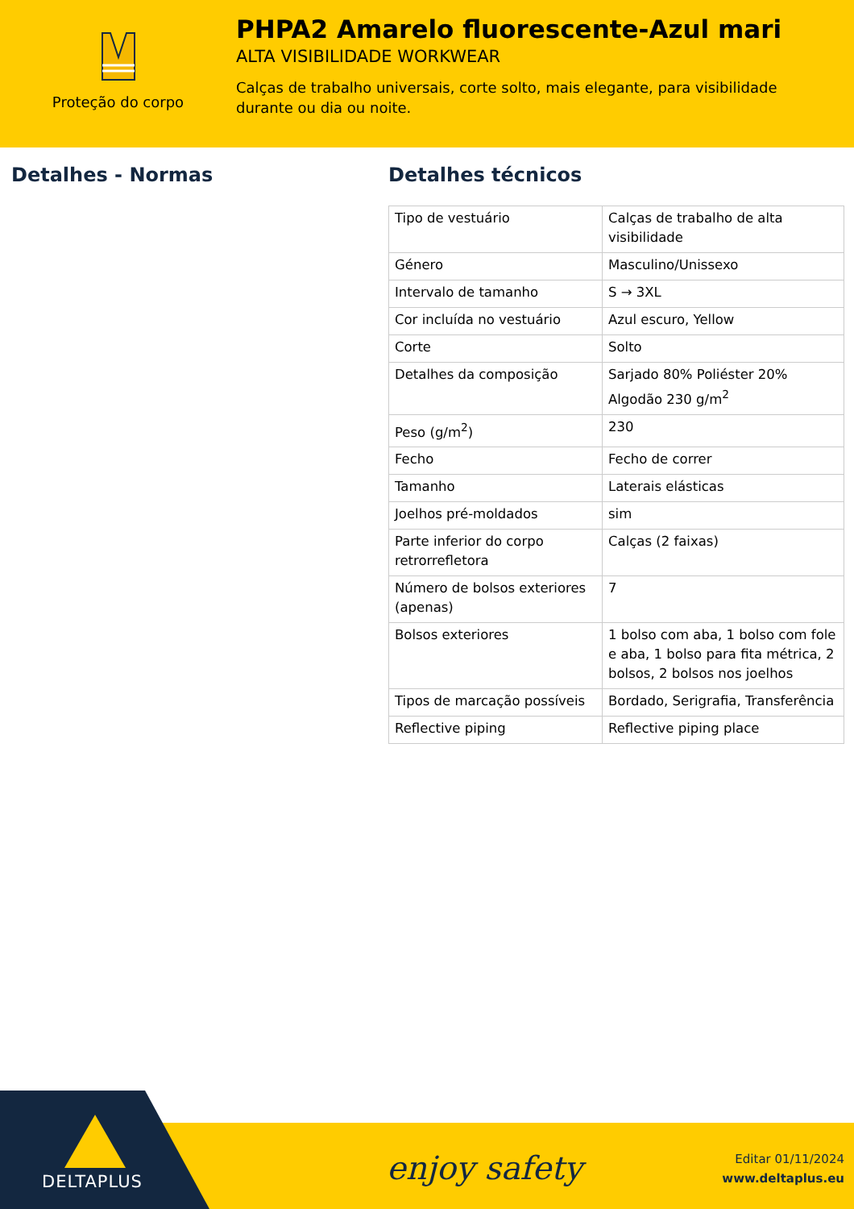Proteção do corpo
PHPA2 Amarelo fluorescente-Azul mari
ALTA VISIBILIDADE WORKWEAR
Calças de trabalho universais, corte solto, mais elegante, para visibilidade durante ou dia ou noite.
Detalhes - Normas Detalhes técnicos
| Tipo de vestuário | Calças de trabalho de alta visibilidade |
| Género | Masculino/Unissexo |
| Intervalo de tamanho | S → 3XL |
| Cor incluída no vestuário | Azul escuro, Yellow |
| Corte | Solto |
| Detalhes da composição | Sarjado 80% Poliéster 20% Algodão 230 g/m<sup>2</sup> |
| Peso (g/m<sup>2</sup>) | 230 |
| Fecho | Fecho de correr |
| Tamanho | Laterais elásticas |
| Joelhos pré-moldados | sim |
| Parte inferior do corpo retrorrefletora | Calças (2 faixas) |
| Número de bolsos exteriores (apenas) | 7 |
| Bolsos exteriores | 1 bolso com aba, 1 bolso com fole e aba, 1 bolso para fita métrica, 2 bolsos, 2 bolsos nos joelhos |
| Tipos de marcação possíveis | Bordado, Serigrafia, Transferência |
| Reflective piping | Reflective piping place |
DELTAPLUS
enjoy safety
Editar 01/11/2024
www.deltaplus.eu